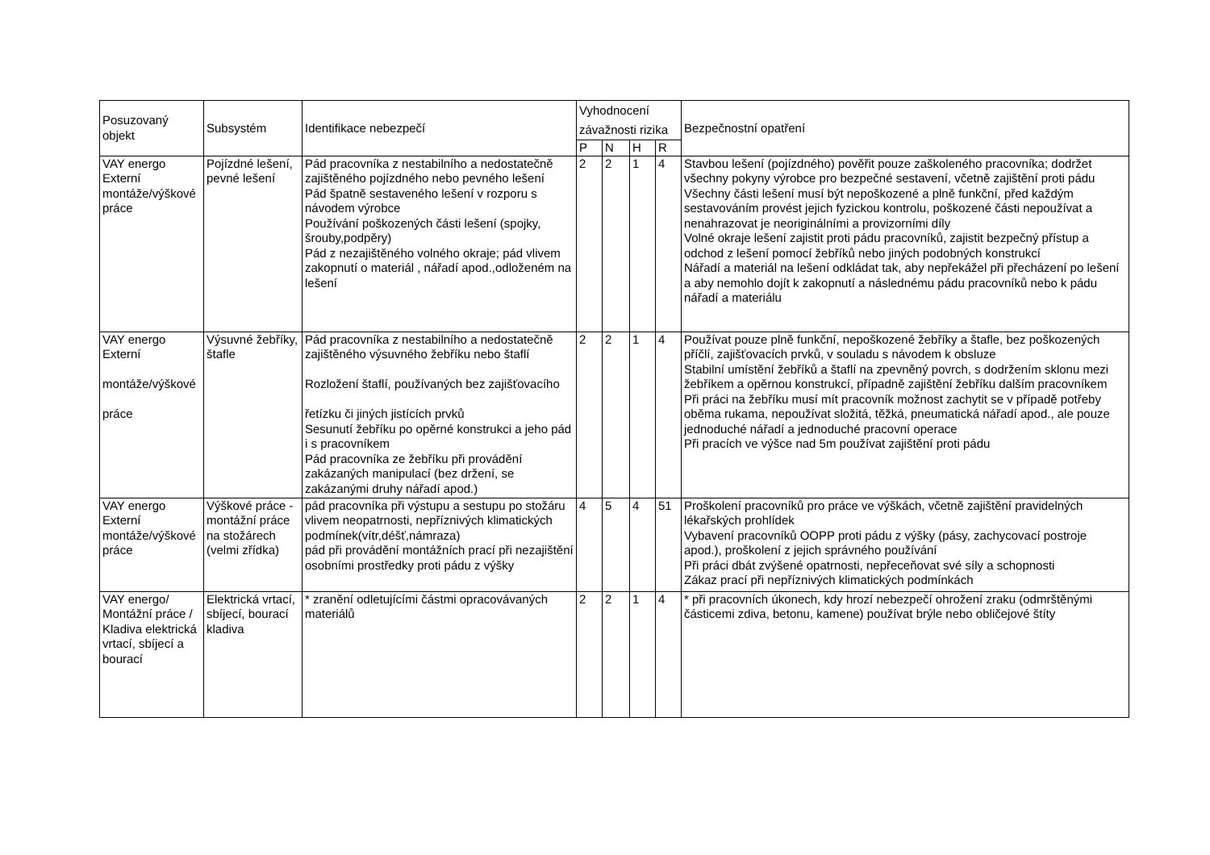| Posuzovaný objekt | Subsystém | Identifikace nebezpečí | Vyhodnocení závažnosti rizika | | | | Bezpečnostní opatření |
| --- | --- | --- | --- | --- | --- | --- | --- |
| | | | P | N | H | R | |
| VAY energo Externí montáže/výškové práce | Pojízdné lešení, pevné lešení | Pád pracovníka z nestabilního a nedostatečně zajištěného pojízdného nebo pevného lešení Pád špatně sestaveného lešení v rozporu s návodem výrobce Používání poškozených části lešení (spojky, šrouby,podpěry) Pád z nezajištěného volného okraje; pád vlivem zakopnutí o materiál , nářadí apod.,odloženém na lešení | 2 | 2 | 1 | 4 | Stavbou lešení (pojízdného) pověřit pouze zaškoleného pracovníka; dodržet všechny pokyny výrobce pro bezpečné sestavení, včetně zajištění proti pádu Všechny části lešení musí být nepoškozené a plně funkční, před každým sestavováním provést jejich fyzickou kontrolu, poškozené části nepoužívat a nenahrazovat je neoriginálními a provizorními díly Volné okraje lešení zajistit proti pádu pracovníků, zajistit bezpečný přístup a odchod z lešení pomocí žebříků nebo jiných podobných konstrukcí Nářadí a materiál na lešení odkládat tak, aby nepřekážel při přecházení po lešení a aby nemohlo dojít k zakopnutí a následnému pádu pracovníků nebo k pádu nářadí a materiálu |
| VAY energo Externí montáže/výškové práce | Výsuvné žebříky, štafle | Pád pracovníka z nestabilního a nedostatečně zajištěného výsuvného žebříku nebo štaflí Rozložení štaflí, používaných bez zajišťovacího řetízku či jiných jistících prvků Sesunutí žebříku po opěrné konstrukci a jeho pád i s pracovníkem Pád pracovníka ze žebříku při provádění zakázaných manipulací (bez držení, se zakázanými druhy nářadí apod.) | 2 | 2 | 1 | 4 | Používat pouze plně funkční, nepoškozené žebříky a štafle, bez poškozených příčlí, zajišťovacích prvků, v souladu s návodem k obsluze Stabilní umístění žebříků a štaflí na zpevněný povrch, s dodržením sklonu mezi žebříkem a opěrnou konstrukcí, případně zajištění žebříku dalším pracovníkem Při práci na žebříku musí mít pracovník možnost zachytit se v případě potřeby oběma rukama, nepoužívat složitá, těžká, pneumatická nářadí apod., ale pouze jednoduché nářadí a jednoduché pracovní operace Při pracích ve výšce nad 5m používat zajištění proti pádu |
| VAY energo Externí montáže/výškové práce | Výškové práce - montážní práce na stožárech (velmi zřídka) | pád pracovníka při výstupu a sestupu po stožáru vlivem neopatrnosti, nepříznivých klimatických podmínek(vítr,déšť,námraza) pád při provádění montážních prací při nezajištění osobními prostředky proti pádu z výšky | 4 | 5 | 4 | 51 | Proškolení pracovníků pro práce ve výškách, včetně zajištění pravidelných lékařských prohlídek Vybavení pracovníků OOPP proti pádu z výšky (pásy, zachycovací postroje apod.), proškolení z jejich správného používání Při práci dbát zvýšené opatrnosti, nepřeceňovat své síly a schopnosti Zákaz prací při nepříznivých klimatických podmínkách |
| VAY energo/ Montážní práce / Kladiva elektrická vrtací, sbíjecí a bourací | Elektrická vrtací, sbíjecí, bourací kladiva | * zranění odletujícími částmi opracovávaných materiálů | 2 | 2 | 1 | 4 | * při pracovních úkonech, kdy hrozí nebezpečí ohrožení zraku (odmrštěnými částicemi zdiva, betonu, kamene) používat brýle nebo obličejové štíty |